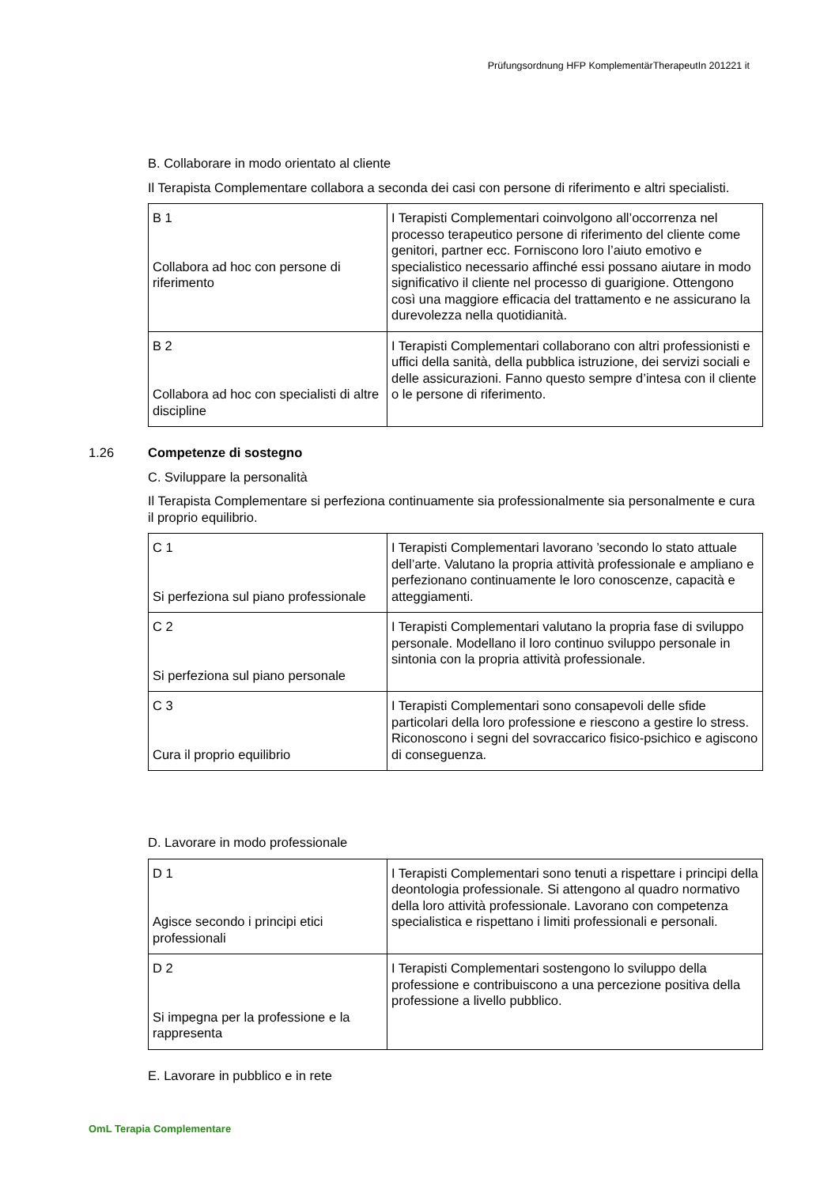Prüfungsordnung HFP KomplementärTherapeutIn 201221 it
B. Collaborare in modo orientato al cliente
Il Terapista Complementare collabora a seconda dei casi con persone di riferimento e altri specialisti.
| B 1 Collabora ad hoc con persone di riferimento | I Terapisti Complementari coinvolgono all’occorrenza nel processo terapeutico persone di riferimento del cliente come genitori, partner ecc. Forniscono loro l’aiuto emotivo e specialistico necessario affinché essi possano aiutare in modo significativo il cliente nel processo di guarigione. Ottengono così una maggiore efficacia del trattamento e ne assicurano la durevolezza nella quotidianità. |
| B 2 Collabora ad hoc con specialisti di altre discipline | I Terapisti Complementari collaborano con altri professionisti e uffici della sanità, della pubblica istruzione, dei servizi sociali e delle assicurazioni. Fanno questo sempre d’intesa con il cliente o le persone di riferimento. |
1.26 Competenze di sostegno
C. Sviluppare la personalità
Il Terapista Complementare si perfeziona continuamente sia professionalmente sia personalmente e cura il proprio equilibrio.
| C 1 Si perfeziona sul piano professionale | I Terapisti Complementari lavorano ’secondo lo stato attuale dell’arte. Valutano la propria attività professionale e ampliano e perfezionano continuamente le loro conoscenze, capacità e atteggiamenti. |
| C 2 Si perfeziona sul piano personale | I Terapisti Complementari valutano la propria fase di sviluppo personale. Modellano il loro continuo sviluppo personale in sintonia con la propria attività professionale. |
| C 3 Cura il proprio equilibrio | I Terapisti Complementari sono consapevoli delle sfide particolari della loro professione e riescono a gestire lo stress. Riconoscono i segni del sovraccarico fisico-psichico e agiscono di conseguenza. |
D. Lavorare in modo professionale
| D 1 Agisce secondo i principi etici professionali | I Terapisti Complementari sono tenuti a rispettare i principi della deontologia professionale. Si attengono al quadro normativo della loro attività professionale. Lavorano con competenza specialistica e rispettano i limiti professionali e personali. |
| D 2 Si impegna per la professione e la rappresenta | I Terapisti Complementari sostengono lo sviluppo della professione e contribuiscono a una percezione positiva della professione a livello pubblico. |
E. Lavorare in pubblico e in rete
OmL Terapia Complementare